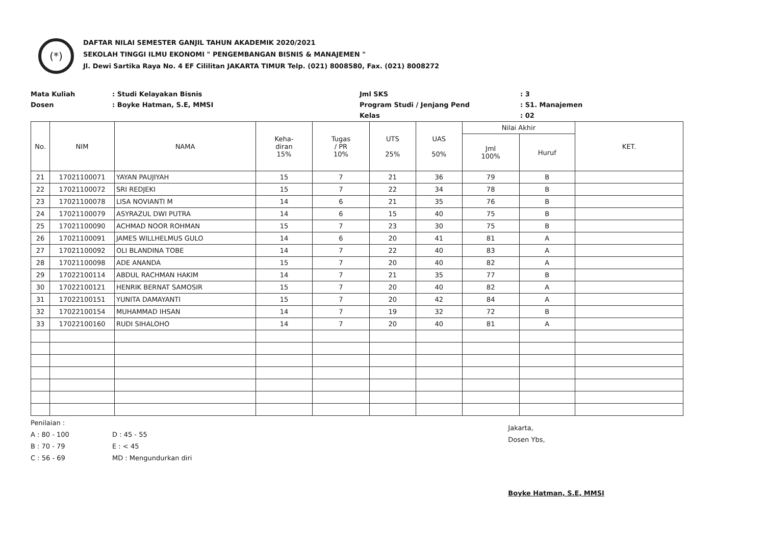(*)
DAFTAR NILAI SEMESTER GANJIL TAHUN AKADEMIK 2020/2021
SEKOLAH TINGGI ILMU EKONOMI " PENGEMBANGAN BISNIS & MANAJEMEN "
Jl. Dewi Sartika Raya No. 4 EF Cililitan JAKARTA TIMUR Telp. (021) 8008580, Fax. (021) 8008272
Mata Kuliah
: Studi Kelayakan Bisnis
Jml SKS
: 3
Dosen
: Boyke Hatman, S.E, MMSI
Program Studi / Jenjang Pend
: S1. Manajemen
Kelas
: 02
| No. | NIM | NAMA | Keha- diran 15% | Tugas / PR 10% | UTS 25% | UAS 50% | Nilai Akhir | | KET. |
| --- | --- | --- | --- | --- | --- | --- | --- | --- | --- |
| | | | | | | | Jml 100% | Huruf | |
| 21 | 17021100071 | YAYAN PAUJIYAH | 15 | 7 | 21 | 36 | 79 | B | |
| 22 | 17021100072 | SRI REDJEKI | 15 | 7 | 22 | 34 | 78 | B | |
| 23 | 17021100078 | LISA NOVIANTI M | 14 | 6 | 21 | 35 | 76 | B | |
| 24 | 17021100079 | ASYRAZUL DWI PUTRA | 14 | 6 | 15 | 40 | 75 | B | |
| 25 | 17021100090 | ACHMAD NOOR ROHMAN | 15 | 7 | 23 | 30 | 75 | B | |
| 26 | 17021100091 | JAMES WILLHELMUS GULO | 14 | 6 | 20 | 41 | 81 | A | |
| 27 | 17021100092 | OLI BLANDINA TOBE | 14 | 7 | 22 | 40 | 83 | A | |
| 28 | 17021100098 | ADE ANANDA | 15 | 7 | 20 | 40 | 82 | A | |
| 29 | 17022100114 | ABDUL RACHMAN HAKIM | 14 | 7 | 21 | 35 | 77 | B | |
| 30 | 17022100121 | HENRIK BERNAT SAMOSIR | 15 | 7 | 20 | 40 | 82 | A | |
| 31 | 17022100151 | YUNITA DAMAYANTI | 15 | 7 | 20 | 42 | 84 | A | |
| 32 | 17022100154 | MUHAMMAD IHSAN | 14 | 7 | 19 | 32 | 72 | B | |
| 33 | 17022100160 | RUDI SIHALOHO | 14 | 7 | 20 | 40 | 81 | A | |
Penilaian :
A : 80 - 100
B : 70 - 79
C : 56 - 69
D : 45 - 55
E : < 45
MD : Mengundurkan diri
Jakarta,
Dosen Ybs,
Boyke Hatman, S.E, MMSI